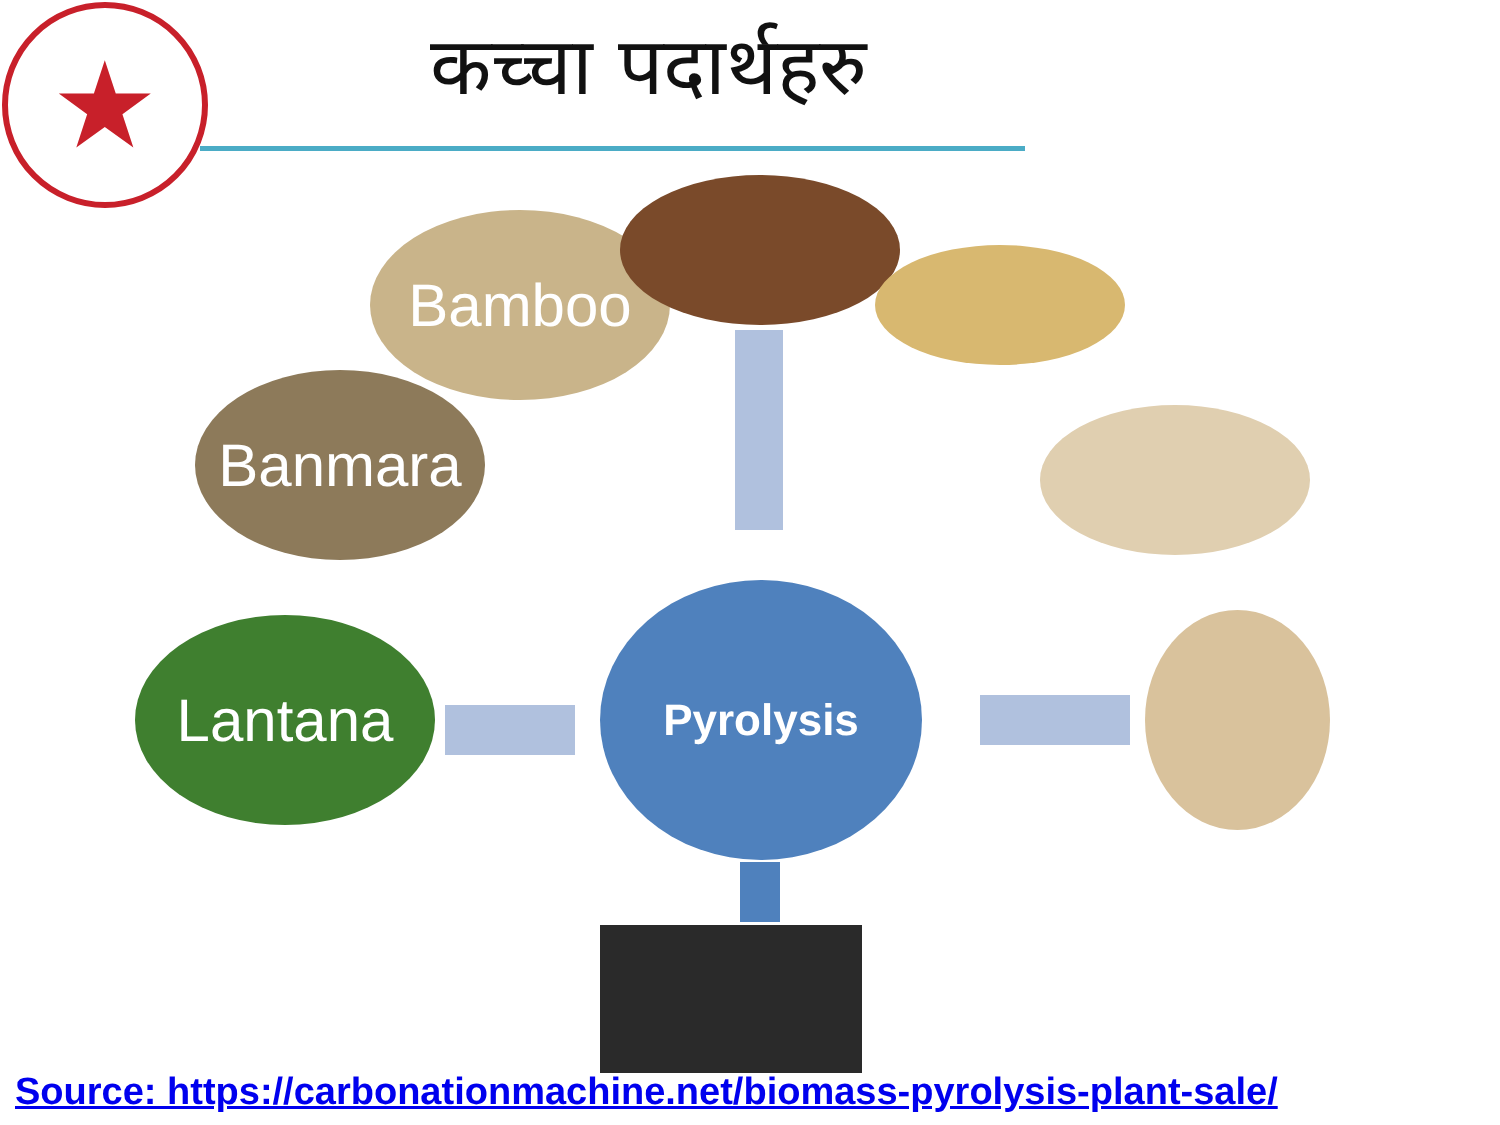★ कच्चा पदार्थहरु
Bamboo
Banmara
Lantana
Pyrolysis
Source: https://carbonationmachine.net/biomass-pyrolysis-plant-sale/